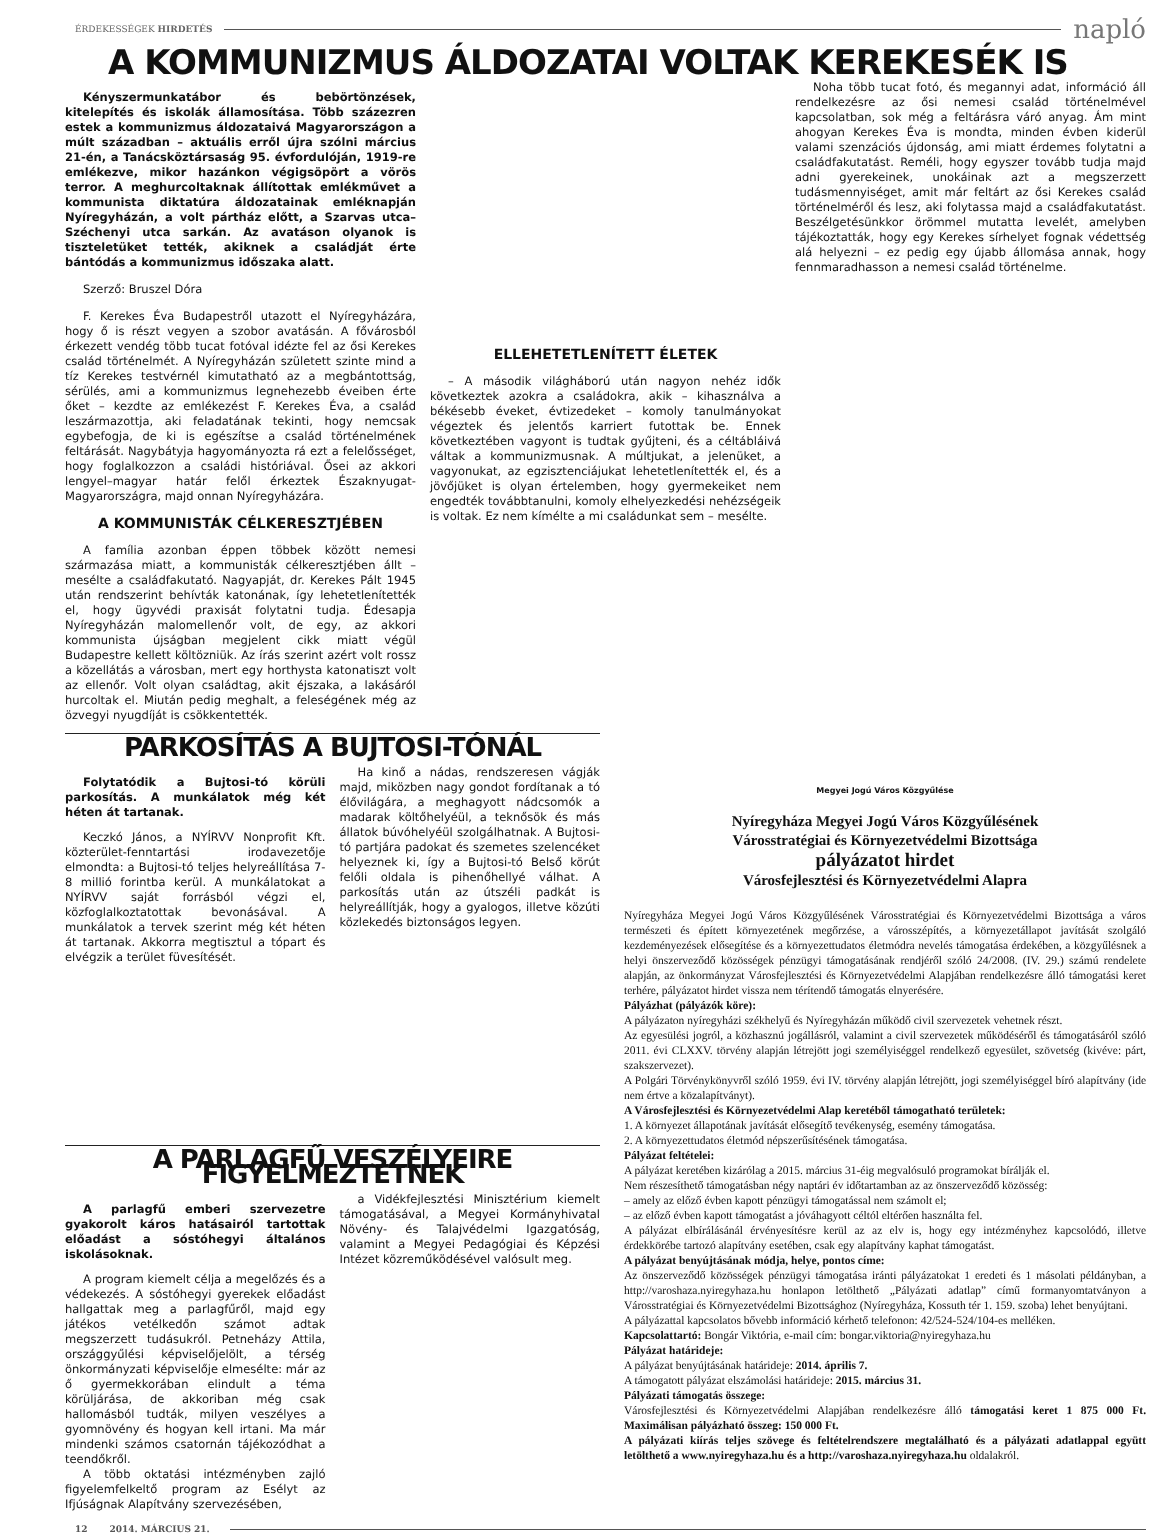ÉRDEKESSÉGEK HIRDETÉS
napló
A KOMMUNIZMUS ÁLDOZATAI VOLTAK KEREKESÉK IS
Kényszermunkatábor és bebörtönzések, kitelepítés és iskolák államosítása. Több százezren estek a kommunizmus áldozataivá Magyarországon a múlt században – aktuális erről újra szólni március 21-én, a Tanácsköztársaság 95. évfordulóján, 1919-re emlékezve, mikor hazánkon végigsöpört a vörös terror. A meghurcoltaknak állítottak emlékművet a kommunista diktatúra áldozatainak emléknapján Nyíregyházán, a volt pártház előtt, a Szarvas utca–Széchenyi utca sarkán. Az avatáson olyanok is tiszteletüket tették, akiknek a családját érte bántódás a kommunizmus időszaka alatt.
Szerző: Bruszel Dóra
F. Kerekes Éva Budapestről utazott el Nyíregyházára, hogy ő is részt vegyen a szobor avatásán. A fővárosból érkezett vendég több tucat fotóval idézte fel az ősi Kerekes család történelmét. A Nyíregyházán született szinte mind a tíz Kerekes testvérnél kimutatható az a megbántottság, sérülés, ami a kommunizmus legnehezebb éveiben érte őket – kezdte az emlékezést F. Kerekes Éva, a család leszármazottja, aki feladatának tekinti, hogy nemcsak egybefogja, de ki is egészítse a család történelmének feltárását. Nagybátyja hagyományozta rá ezt a felelősséget, hogy foglalkozzon a családi históriával. Ősei az akkori lengyel–magyar határ felől érkeztek Északnyugat-Magyarországra, majd onnan Nyíregyházára.
A KOMMUNISTÁK CÉLKERESZTJÉBEN
A família azonban éppen többek között nemesi származása miatt, a kommunisták célkeresztjében állt – mesélte a családfakutató. Nagyapját, dr. Kerekes Pált 1945 után rendszerint behívták katonának, így lehetetlenítették el, hogy ügyvédi praxisát folytatni tudja. Édesapja Nyíregyházán malomellenőr volt, de egy, az akkori kommunista újságban megjelent cikk miatt végül Budapestre kellett költözniük. Az írás szerint azért volt rossz a közellátás a városban, mert egy horthysta katonatiszt volt az ellenőr. Volt olyan családtag, akit éjszaka, a lakásáról hurcoltak el. Miután pedig meghalt, a feleségének még az özvegyi nyugdíját is csökkentették.
ELLEHETETLENÍTETT ÉLETEK
– A második világháború után nagyon nehéz idők következtek azokra a családokra, akik – kihasználva a békésebb éveket, évtizedeket – komoly tanulmányokat végeztek és jelentős karriert futottak be. Ennek következtében vagyont is tudtak gyűjteni, és a céltábláivá váltak a kommunizmusnak. A múltjukat, a jelenüket, a vagyonukat, az egzisztenciájukat lehetetlenítették el, és a jövőjüket is olyan értelemben, hogy gyermekeiket nem engedték továbbtanulni, komoly elhelyezkedési nehézségeik is voltak. Ez nem kímélte a mi családunkat sem – mesélte.
Noha több tucat fotó, és megannyi adat, információ áll rendelkezésre az ősi nemesi család történelmével kapcsolatban, sok még a feltárásra váró anyag. Ám mint ahogyan Kerekes Éva is mondta, minden évben kiderül valami szenzációs újdonság, ami miatt érdemes folytatni a családfakutatást. Reméli, hogy egyszer tovább tudja majd adni gyerekeinek, unokáinak azt a megszerzett tudásmennyiséget, amit már feltárt az ősi Kerekes család történelméről és lesz, aki folytassa majd a családfakutatást. Beszélgetésünkkor örömmel mutatta levelét, amelyben tájékoztatták, hogy egy Kerekes sírhelyet fognak védettség alá helyezni – ez pedig egy újabb állomása annak, hogy fennmaradhasson a nemesi család történelme.
PARKOSÍTÁS A BUJTOSI-TÓNÁL
Folytatódik a Bujtosi-tó körüli parkosítás. A munkálatok még két héten át tartanak.
Keczkó János, a NYÍRVV Nonprofit Kft. közterület-fenntartási irodavezetője elmondta: a Bujtosi-tó teljes helyreállítása 7-8 millió forintba kerül. A munkálatokat a NYÍRVV saját forrásból végzi el, közfoglalkoztatottak bevonásával. A munkálatok a tervek szerint még két héten át tartanak. Akkorra megtisztul a tópart és elvégzik a terület füvesítését.
Ha kinő a nádas, rendszeresen vágják majd, miközben nagy gondot fordítanak a tó élővilágára, a meghagyott nádcsomók a madarak költőhelyéül, a teknősök és más állatok búvóhelyéül szolgálhatnak. A Bujtosi-tó partjára padokat és szemetes szelencéket helyeznek ki, így a Bujtosi-tó Belső körút felőli oldala is pihenőhellyé válhat. A parkosítás után az útszéli padkát is helyreállítják, hogy a gyalogos, illetve közúti közlekedés biztonságos legyen.
A PARLAGFŰ VESZÉLYEIRE FIGYELMEZTETNEK
A parlagfű emberi szervezetre gyakorolt káros hatásairól tartottak előadást a sóstóhegyi általános iskolásoknak.
A program kiemelt célja a megelőzés és a védekezés. A sóstóhegyi gyerekek előadást hallgattak meg a parlagfűről, majd egy játékos vetélkedőn számot adtak megszerzett tudásukról. Petneházy Attila, országgyűlési képviselőjelölt, a térség önkormányzati képviselője elmesélte: már az ő gyermekkorában elindult a téma körüljárása, de akkoriban még csak hallomásból tudták, milyen veszélyes a gyomnövény és hogyan kell irtani. Ma már mindenki számos csatornán tájékozódhat a teendőkről.
A több oktatási intézményben zajló figyelemfelkeltő program az Esélyt az Ifjúságnak Alapítvány szervezésében,
a Vidékfejlesztési Minisztérium kiemelt támogatásával, a Megyei Kormányhivatal Növény- és Talajvédelmi Igazgatóság, valamint a Megyei Pedagógiai és Képzési Intézet közreműködésével valósult meg.
Megyei Jogú Város Közgyűlése
Nyíregyháza Megyei Jogú Város Közgyűlésének
Városstratégiai és Környezetvédelmi Bizottsága
pályázatot hirdet
Városfejlesztési és Környezetvédelmi Alapra
Nyíregyháza Megyei Jogú Város Közgyűlésének Városstratégiai és Környezetvédelmi Bizottsága a város természeti és épített környezetének megőrzése, a városszépítés, a környezetállapot javítását szolgáló kezdeményezések elősegítése és a környezettudatos életmódra nevelés támogatása érdekében, a közgyűlésnek a helyi önszerveződő közösségek pénzügyi támogatásának rendjéről szóló 24/2008. (IV. 29.) számú rendelete alapján, az önkormányzat Városfejlesztési és Környezetvédelmi Alapjában rendelkezésre álló támogatási keret terhére, pályázatot hirdet vissza nem térítendő támogatás elnyerésére.
Pályázhat (pályázók köre):
A pályázaton nyíregyházi székhelyű és Nyíregyházán működő civil szervezetek vehetnek részt.
Az egyesülési jogról, a közhasznú jogállásról, valamint a civil szervezetek működéséről és támogatásáról szóló 2011. évi CLXXV. törvény alapján létrejött jogi személyiséggel rendelkező egyesület, szövetség (kivéve: párt, szakszervezet).
A Polgári Törvénykönyvről szóló 1959. évi IV. törvény alapján létrejött, jogi személyiséggel bíró alapítvány (ide nem értve a közalapítványt).
A Városfejlesztési és Környezetvédelmi Alap keretéből támogatható területek:
1. A környezet állapotának javítását elősegítő tevékenység, esemény támogatása.
2. A környezettudatos életmód népszerűsítésének támogatása.
Pályázat feltételei:
A pályázat keretében kizárólag a 2015. március 31-éig megvalósuló programokat bírálják el.
Nem részesíthető támogatásban négy naptári év időtartamban az az önszerveződő közösség:
– amely az előző évben kapott pénzügyi támogatással nem számolt el;
– az előző évben kapott támogatást a jóváhagyott céltól eltérően használta fel.
A pályázat elbírálásánál érvényesítésre kerül az az elv is, hogy egy intézményhez kapcsolódó, illetve érdekkörébe tartozó alapítvány esetében, csak egy alapítvány kaphat támogatást.
A pályázat benyújtásának módja, helye, pontos címe:
Az önszerveződő közösségek pénzügyi támogatása iránti pályázatokat 1 eredeti és 1 másolati példányban, a http://varoshaza.nyiregyhaza.hu honlapon letölthető „Pályázati adatlap” című formanyomtatványon a Városstratégiai és Környezetvédelmi Bizottsághoz (Nyíregyháza, Kossuth tér 1. 159. szoba) lehet benyújtani.
A pályázattal kapcsolatos bővebb információ kérhető telefonon: 42/524-524/104-es melléken.
Kapcsolattartó: Bongár Viktória, e-mail cím: bongar.viktoria@nyiregyhaza.hu
Pályázat határideje:
A pályázat benyújtásának határideje: 2014. április 7.
A támogatott pályázat elszámolási határideje: 2015. március 31.
Pályázati támogatás összege:
Városfejlesztési és Környezetvédelmi Alapjában rendelkezésre álló támogatási keret 1 875 000 Ft. Maximálisan pályázható összeg: 150 000 Ft.
A pályázati kiírás teljes szövege és feltételrendszere megtalálható és a pályázati adatlappal együtt letölthető a www.nyiregyhaza.hu és a http://varoshaza.nyiregyhaza.hu oldalakról.
12 2014. MÁRCIUS 21.